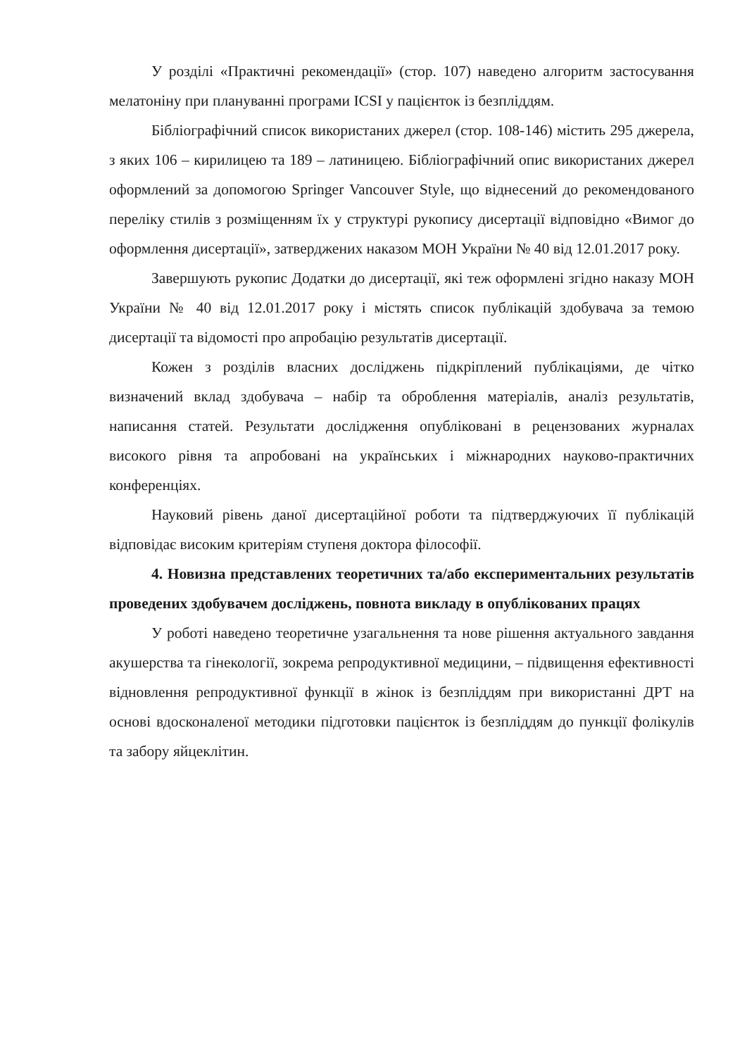У розділі «Практичні рекомендації» (стор. 107) наведено алгоритм застосування мелатоніну при плануванні програми ICSI у пацієнток із безпліддям.
Бібліографічний список використаних джерел (стор. 108-146) містить 295 джерела, з яких 106 – кирилицею та 189 – латиницею. Бібліографічний опис використаних джерел оформлений за допомогою Springer Vancouver Style, що віднесений до рекомендованого переліку стилів з розміщенням їх у структурі рукопису дисертації відповідно «Вимог до оформлення дисертації», затверджених наказом МОН України № 40 від 12.01.2017 року.
Завершують рукопис Додатки до дисертації, які теж оформлені згідно наказу МОН України № 40 від 12.01.2017 року і містять список публікацій здобувача за темою дисертації та відомості про апробацію результатів дисертації.
Кожен з розділів власних досліджень підкріплений публікаціями, де чітко визначений вклад здобувача – набір та оброблення матеріалів, аналіз результатів, написання статей. Результати дослідження опубліковані в рецензованих журналах високого рівня та апробовані на українських і міжнародних науково-практичних конференціях.
Науковий рівень даної дисертаційної роботи та підтверджуючих її публікацій відповідає високим критеріям ступеня доктора філософії.
4. Новизна представлених теоретичних та/або експериментальних результатів проведених здобувачем досліджень, повнота викладу в опублікованих працях
У роботі наведено теоретичне узагальнення та нове рішення актуального завдання акушерства та гінекології, зокрема репродуктивної медицини, – підвищення ефективності відновлення репродуктивної функції в жінок із безпліддям при використанні ДРТ на основі вдосконаленої методики підготовки пацієнток із безпліддям до пункції фолікулів та забору яйцеклітин.